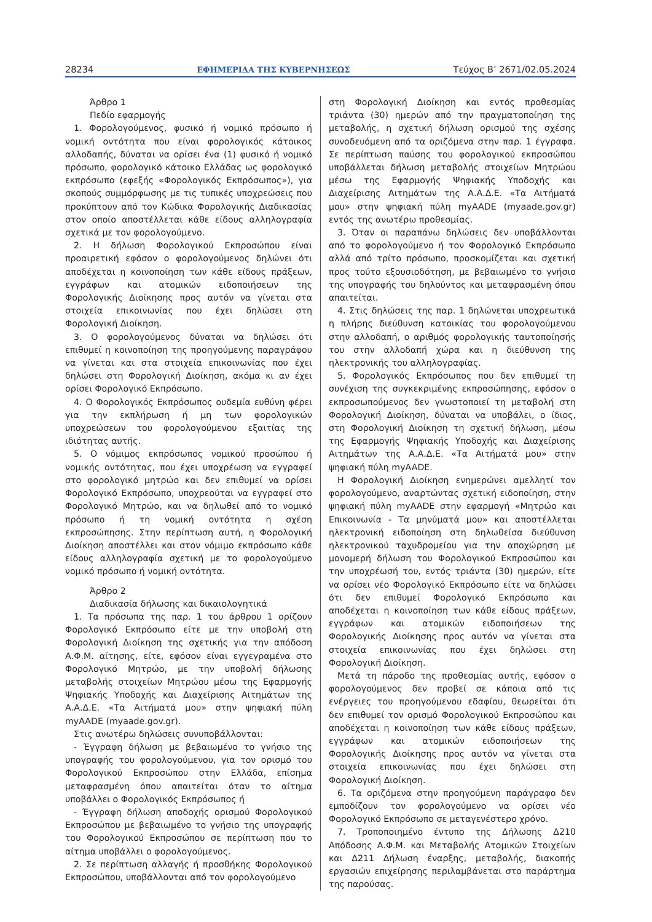28234 ΕΦΗΜΕΡΙΔΑ ΤΗΣ ΚΥΒΕΡΝΗΣΕΩΣ Τεύχος Β’ 2671/02.05.2024
Άρθρο 1
Πεδίο εφαρμογής
1. Φορολογούμενος, φυσικό ή νομικό πρόσωπο ή νομική οντότητα που είναι φορολογικός κάτοικος αλλοδαπής, δύναται να ορίσει ένα (1) φυσικό ή νομικό πρόσωπο, φορολογικό κάτοικο Ελλάδας ως φορολογικό εκπρόσωπο (εφεξής «Φορολογικός Εκπρόσωπος»), για σκοπούς συμμόρφωσης με τις τυπικές υποχρεώσεις που προκύπτουν από τον Κώδικα Φορολογικής Διαδικασίας στον οποίο αποστέλλεται κάθε είδους αλληλογραφία σχετικά με τον φορολογούμενο.
2. Η δήλωση Φορολογικού Εκπροσώπου είναι προαιρετική εφόσον ο φορολογούμενος δηλώνει ότι αποδέχεται η κοινοποίηση των κάθε είδους πράξεων, εγγράφων και ατομικών ειδοποιήσεων της Φορολογικής Διοίκησης προς αυτόν να γίνεται στα στοιχεία επικοινωνίας που έχει δηλώσει στη Φορολογική Διοίκηση.
3. Ο φορολογούμενος δύναται να δηλώσει ότι επιθυμεί η κοινοποίηση της προηγούμενης παραγράφου να γίνεται και στα στοιχεία επικοινωνίας που έχει δηλώσει στη Φορολογική Διοίκηση, ακόμα κι αν έχει ορίσει Φορολογικό Εκπρόσωπο.
4. Ο Φορολογικός Εκπρόσωπος ουδεμία ευθύνη φέρει για την εκπλήρωση ή μη των φορολογικών υποχρεώσεων του φορολογούμενου εξαιτίας της ιδιότητας αυτής.
5. Ο νόμιμος εκπρόσωπος νομικού προσώπου ή νομικής οντότητας, που έχει υποχρέωση να εγγραφεί στο φορολογικό μητρώο και δεν επιθυμεί να ορίσει Φορολογικό Εκπρόσωπο, υποχρεούται να εγγραφεί στο Φορολογικό Μητρώο, και να δηλωθεί από το νομικό πρόσωπο ή τη νομική οντότητα η σχέση εκπροσώπησης. Στην περίπτωση αυτή, η Φορολογική Διοίκηση αποστέλλει και στον νόμιμο εκπρόσωπο κάθε είδους αλληλογραφία σχετική με το φορολογούμενο νομικό πρόσωπο ή νομική οντότητα.
Άρθρο 2
Διαδικασία δήλωσης και δικαιολογητικά
1. Τα πρόσωπα της παρ. 1 του άρθρου 1 ορίζουν Φορολογικό Εκπρόσωπο είτε με την υποβολή στη Φορολογική Διοίκηση της σχετικής για την απόδοση Α.Φ.Μ. αίτησης, είτε, εφόσον είναι εγγεγραμένα στο Φορολογικό Μητρώο, με την υποβολή δήλωσης μεταβολής στοιχείων Μητρώου μέσω της Εφαρμογής Ψηφιακής Υποδοχής και Διαχείρισης Αιτημάτων της Α.Α.Δ.Ε. «Τα Αιτήματά μου» στην ψηφιακή πύλη myAADE (myaade.gov.gr).
Στις ανωτέρω δηλώσεις συνυποβάλλονται:
- Έγγραφη δήλωση με βεβαιωμένο το γνήσιο της υπογραφής του φορολογούμενου, για τον ορισμό του Φορολογικού Εκπροσώπου στην Ελλάδα, επίσημα μεταφρασμένη όπου απαιτείται όταν το αίτημα υποβάλλει ο Φορολογικός Εκπρόσωπος ή
- Έγγραφη δήλωση αποδοχής ορισμού Φορολογικού Εκπροσώπου με βεβαιωμένο το γνήσιο της υπογραφής του Φορολογικού Εκπροσώπου σε περίπτωση που το αίτημα υποβάλλει ο φορολογούμενος.
2. Σε περίπτωση αλλαγής ή προσθήκης Φορολογικού Εκπροσώπου, υποβάλλονται από τον φορολογούμενο
στη Φορολογική Διοίκηση και εντός προθεσμίας τριάντα (30) ημερών από την πραγματοποίηση της μεταβολής, η σχετική δήλωση ορισμού της σχέσης συνοδευόμενη από τα οριζόμενα στην παρ. 1 έγγραφα. Σε περίπτωση παύσης του φορολογικού εκπροσώπου υποβάλλεται δήλωση μεταβολής στοιχείων Μητρώου μέσω της Εφαρμογής Ψηφιακής Υποδοχής και Διαχείρισης Αιτημάτων της Α.Α.Δ.Ε. «Τα Αιτήματά μου» στην ψηφιακή πύλη myAADE (myaade.gov.gr) εντός της ανωτέρω προθεσμίας.
3. Όταν οι παραπάνω δηλώσεις δεν υποβάλλονται από το φορολογούμενο ή τον Φορολογικό Εκπρόσωπο αλλά από τρίτο πρόσωπο, προσκομίζεται και σχετική προς τούτο εξουσιοδότηση, με βεβαιωμένο το γνήσιο της υπογραφής του δηλούντος και μεταφρασμένη όπου απαιτείται.
4. Στις δηλώσεις της παρ. 1 δηλώνεται υποχρεωτικά η πλήρης διεύθυνση κατοικίας του φορολογούμενου στην αλλοδαπή, ο αριθμός φορολογικής ταυτοποίησής του στην αλλοδαπή χώρα και η διεύθυνση της ηλεκτρονικής του αλληλογραφίας.
5. Φορολογικός Εκπρόσωπος που δεν επιθυμεί τη συνέχιση της συγκεκριμένης εκπροσώπησης, εφόσον ο εκπροσωπούμενος δεν γνωστοποιεί τη μεταβολή στη Φορολογική Διοίκηση, δύναται να υποβάλει, ο ίδιος, στη Φορολογική Διοίκηση τη σχετική δήλωση, μέσω της Εφαρμογής Ψηφιακής Υποδοχής και Διαχείρισης Αιτημάτων της Α.Α.Δ.Ε. «Τα Αιτήματά μου» στην ψηφιακή πύλη myAADE.
Η Φορολογική Διοίκηση ενημερώνει αμελλητί τον φορολογούμενο, αναρτώντας σχετική ειδοποίηση, στην ψηφιακή πύλη myAADE στην εφαρμογή «Μητρώο και Επικοινωνία - Τα μηνύματά μου» και αποστέλλεται ηλεκτρονική ειδοποίηση στη δηλωθείσα διεύθυνση ηλεκτρονικού ταχυδρομείου για την αποχώρηση με μονομερή δήλωση του Φορολογικού Εκπροσώπου και την υποχρέωσή του, εντός τριάντα (30) ημερών, είτε να ορίσει νέο Φορολογικό Εκπρόσωπο είτε να δηλώσει ότι δεν επιθυμεί Φορολογικό Εκπρόσωπο και αποδέχεται η κοινοποίηση των κάθε είδους πράξεων, εγγράφων και ατομικών ειδοποιήσεων της Φορολογικής Διοίκησης προς αυτόν να γίνεται στα στοιχεία επικοινωνίας που έχει δηλώσει στη Φορολογική Διοίκηση.
Μετά τη πάροδο της προθεσμίας αυτής, εφόσον ο φορολογούμενος δεν προβεί σε κάποια από τις ενέργειες του προηγούμενου εδαφίου, θεωρείται ότι δεν επιθυμεί τον ορισμό Φορολογικού Εκπροσώπου και αποδέχεται η κοινοποίηση των κάθε είδους πράξεων, εγγράφων και ατομικών ειδοποιήσεων της Φορολογικής Διοίκησης προς αυτόν να γίνεται στα στοιχεία επικοινωνίας που έχει δηλώσει στη Φορολογική Διοίκηση.
6. Τα οριζόμενα στην προηγούμενη παράγραφο δεν εμποδίζουν τον φορολογούμενο να ορίσει νέο Φορολογικό Εκπρόσωπο σε μεταγενέστερο χρόνο.
7. Τροποποιημένο έντυπο της Δήλωσης Δ210 Απόδοσης Α.Φ.Μ. και Μεταβολής Ατομικών Στοιχείων και Δ211 Δήλωση έναρξης, μεταβολής, διακοπής εργασιών επιχείρησης περιλαμβάνεται στο παράρτημα της παρούσας.